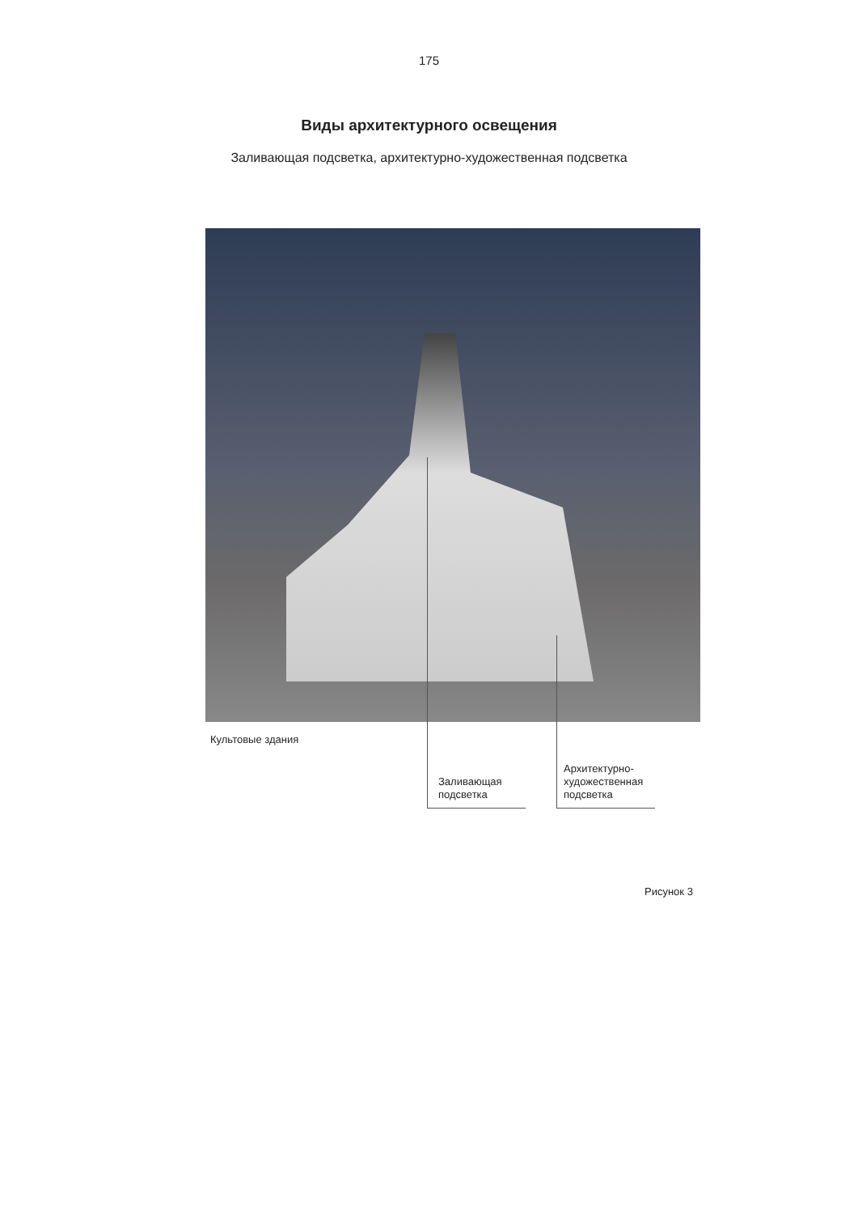175
Виды архитектурного освещения
Заливающая подсветка, архитектурно-художественная подсветка
Культовые здания
Заливающая
подсветка
Архитектурно-
художественная
подсветка
Рисунок 3